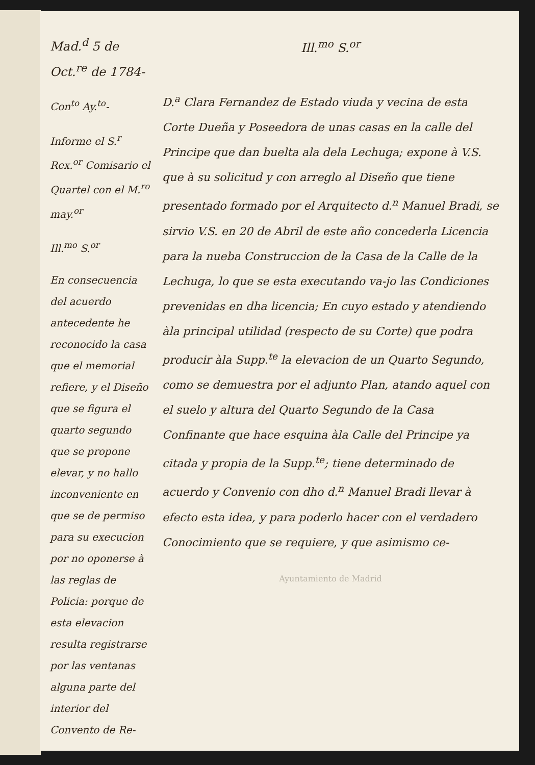Mad.<sup>d</sup> 5 de Oct.<sup>re</sup> de 1784-
Con<sup>to</sup> Ay.<sup>to</sup>-
Informe el S.<sup>r</sup> Rex.<sup>or</sup> Comisario el Quartel con el M.<sup>ro</sup> may.<sup>or</sup>
Ill.<sup>mo</sup> S.<sup>or</sup>
En consecuencia del acuerdo antecedente he reconocido la casa que el memorial refiere, y el Diseño que se figura el quarto segundo que se propone elevar, y no hallo inconveniente en que se de permiso para su execucion por no oponerse à las reglas de Policia: porque de esta elevacion resulta registrarse por las ventanas alguna parte del interior del Convento de Re-
Ill.<sup>mo</sup> S.<sup>or</sup>
D.<sup>a</sup> Clara Fernandez de Estado viuda y vecina de esta Corte Dueña y Poseedora de unas casas en la calle del Principe que dan buelta ala dela Lechuga; expone à V.S. que à su solicitud y con arreglo al Diseño que tiene presentado formado por el Arquitecto d.<sup>n</sup> Manuel Bradi, se sirvio V.S. en 20 de Abril de este año concederla Licencia para la nueba Construccion de la Casa de la Calle de la Lechuga, lo que se esta executando va-jo las Condiciones prevenidas en dha licencia; En cuyo estado y atendiendo àla principal utilidad (respecto de su Corte) que podra producir àla Supp.<sup>te</sup> la elevacion de un Quarto Segundo, como se demuestra por el adjunto Plan, atando aquel con el suelo y altura del Quarto Segundo de la Casa Confinante que hace esquina àla Calle del Principe ya citada y propia de la Supp.<sup>te</sup>; tiene determinado de acuerdo y Convenio con dho d.<sup>n</sup> Manuel Bradi llevar à efecto esta idea, y para poderlo hacer con el verdadero Conocimiento que se requiere, y que asimismo ce-
Ayuntamiento de Madrid